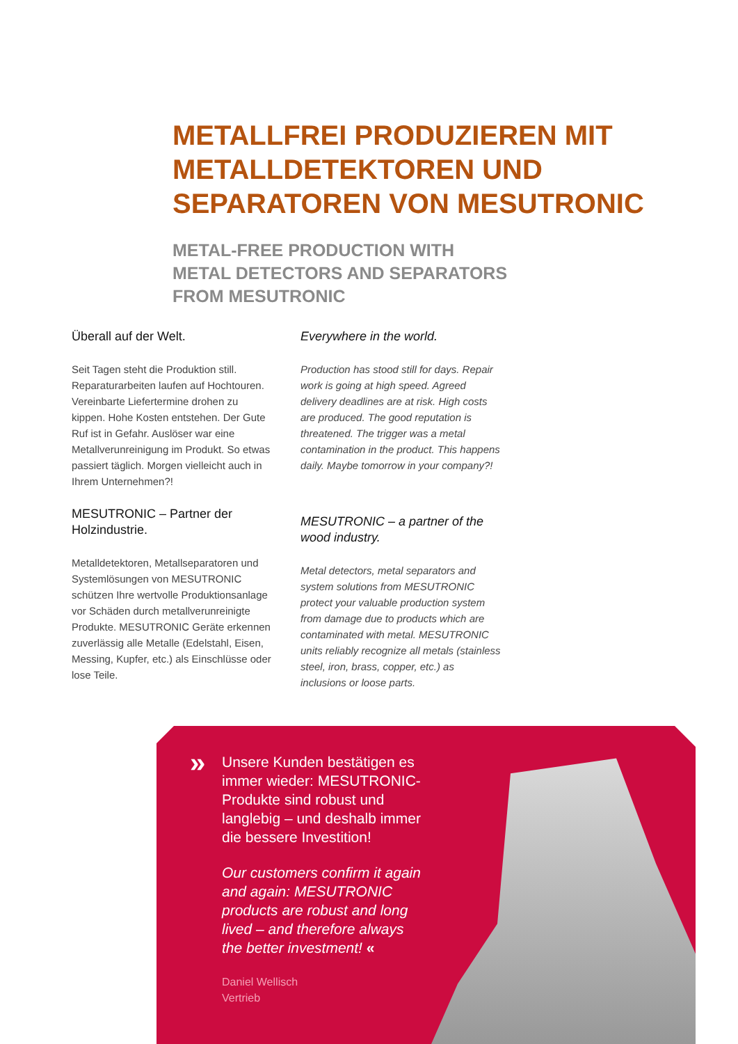METALLFREI PRODUZIEREN MIT
METALLDETEKTOREN UND
SEPARATOREN VON MESUTRONIC
METAL-FREE PRODUCTION WITH
METAL DETECTORS AND SEPARATORS
FROM MESUTRONIC
Überall auf der Welt.
Seit Tagen steht die Produktion still. Reparaturarbeiten laufen auf Hoch­touren. Vereinbarte Liefertermine drohen zu kippen. Hohe Kosten entstehen. Der Gute Ruf ist in Gefahr. Auslöser war eine Metallverunreinigung im Produkt. So etwas passiert täglich. Morgen vielleicht auch in Ihrem Unternehmen?!
MESUTRONIC – Partner der Holzindustrie.
Metalldetektoren, Metallseparatoren und Systemlösungen von MESUTRONIC schützen Ihre wertvolle Produktions­anlage vor Schäden durch metallver­unreinigte Produkte. MESUTRONIC Geräte erkennen zuverlässig alle Metalle (Edelstahl, Eisen, Messing, Kupfer, etc.) als Einschlüsse oder lose Teile.
Everywhere in the world.
Production has stood still for days. Repair work is going at high speed. Agreed delivery deadlines are at risk. High costs are produ­ced. The good reputation is threatened. The trigger was a metal contamination in the product. This happens daily. Maybe tomorrow in your company?!
MESUTRONIC – a partner of the wood industry.
Metal detectors, metal separators and system solutions from MESUTRONIC protect your valuable production system from damage due to products which are con­taminated with metal. MESUTRONIC units reliably recognize all metals (stainless steel, iron, brass, copper, etc.) as inclusions or loose parts.
»
Unsere Kunden bestätigen es immer wieder: MESUTRONIC-Produkte sind robust und langlebig – und deshalb immer die bessere Investition!
Our customers confirm it again and again: MESUTRONIC products are robust and long lived – and therefore always the better investment! «
Daniel Wellisch
Vertrieb